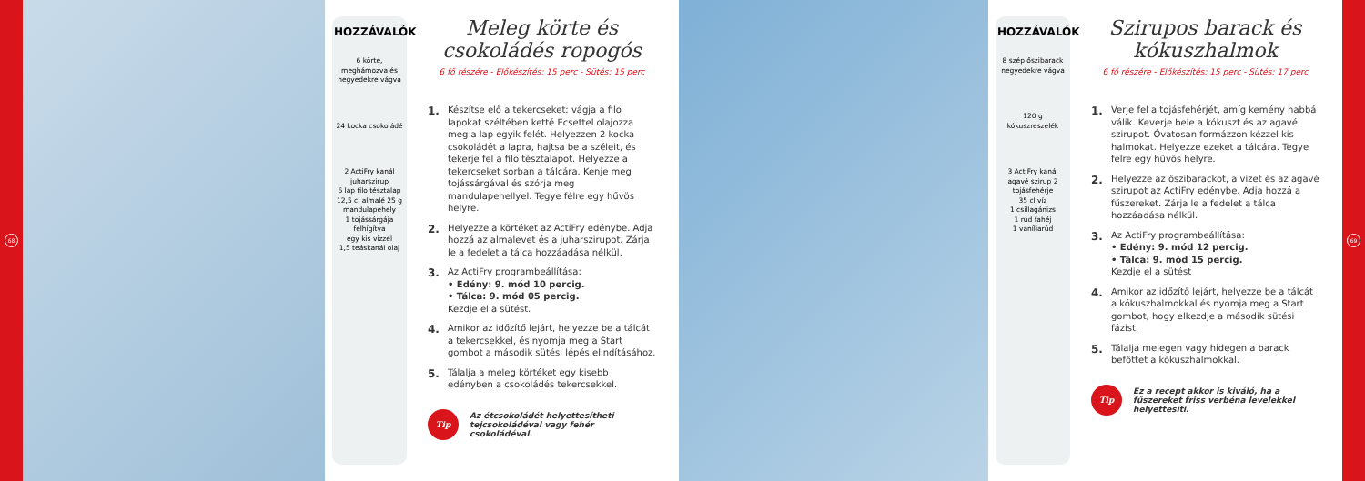68
HOZZÁVALÓK
6 körte, meghámozva és negyedekre vágva
24 kocka csokoládé
2 ActiFry kanál juharszirup
6 lap filo tésztalap
12,5 cl almalé 25 g mandulapehely
1 tojássárgája felhígítva
egy kis vízzel
1,5 teáskanál olaj
Meleg körte és csokoládés ropogós
6 fő részére - Előkészítés: 15 perc - Sütés: 15 perc
1.
Készítse elő a tekercseket: vágja a filo lapokat széltében ketté Ecsettel olajozza meg a lap egyik felét. Helyezzen 2 kocka csokoládét a lapra, hajtsa be a széleit, és tekerje fel a filo tésztalapot. Helyezze a tekercseket sorban a tálcára. Kenje meg tojássárgával és szórja meg mandulapehellyel. Tegye félre egy hűvös helyre.
2.
Helyezze a körtéket az ActiFry edénybe. Adja hozzá az almalevet és a juharszirupot. Zárja le a fedelet a tálca hozzáadása nélkül.
3.
Az ActiFry programbeállítása:
• Edény: 9. mód 10 percig.
• Tálca: 9. mód 05 percig.
Kezdje el a sütést.
4.
Amikor az időzítő lejárt, helyezze be a tálcát a tekercsekkel, és nyomja meg a Start gombot a második sütési lépés elindításához.
5.
Tálalja a meleg körtéket egy kisebb edényben a csokoládés tekercsekkel.
Tip Az étcsokoládét helyettesítheti tejcsokoládéval vagy fehér csokoládéval.
HOZZÁVALÓK
8 szép őszibarack negyedekre vágva
120 g kókuszreszelék
3 ActiFry kanál agavé szirup 2 tojásfehérje
35 cl víz
1 csillagánizs
1 rúd fahéj
1 vaníliarúd
Szirupos barack és kókuszhalmok
6 fő részére - Előkészítés: 15 perc - Sütés: 17 perc
1.
Verje fel a tojásfehérjét, amíg kemény habbá válik. Keverje bele a kókuszt és az agavé szirupot. Óvatosan formázzon kézzel kis halmokat. Helyezze ezeket a tálcára. Tegye félre egy hűvös helyre.
2.
Helyezze az őszibarackot, a vizet és az agavé szirupot az ActiFry edénybe. Adja hozzá a fűszereket. Zárja le a fedelet a tálca hozzáadása nélkül.
3.
Az ActiFry programbeállítása:
• Edény: 9. mód 12 percig.
• Tálca: 9. mód 15 percig.
Kezdje el a sütést
4.
Amikor az időzítő lejárt, helyezze be a tálcát a kókuszhalmokkal és nyomja meg a Start gombot, hogy elkezdje a második sütési fázist.
5.
Tálalja melegen vagy hidegen a barack befőttet a kókuszhalmokkal.
Tip Ez a recept akkor is kiváló, ha a fűszereket friss verbéna levelekkel helyettesíti.
69